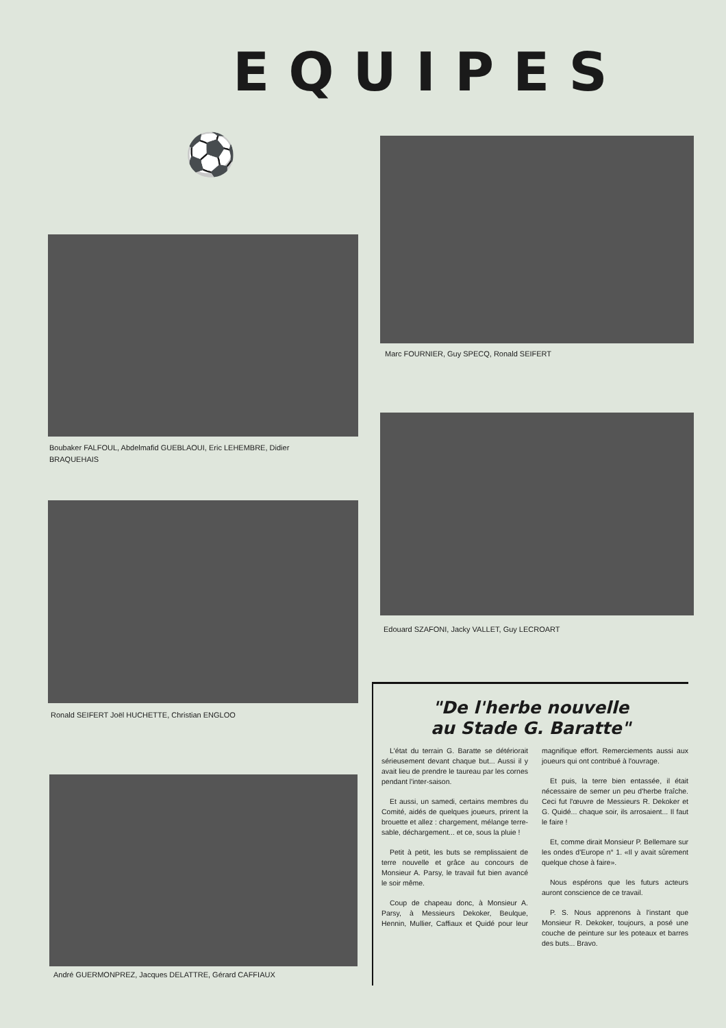EQUIPES
⚽
Marc FOURNIER, Guy SPECQ, Ronald SEIFERT
Boubaker FALFOUL, Abdelmafid GUEBLAOUI, Eric LEHEMBRE, Didier BRAQUEHAIS
Edouard SZAFONI, Jacky VALLET, Guy LECROART
Ronald SEIFERT Joël HUCHETTE, Christian ENGLOO
André GUERMONPREZ, Jacques DELATTRE, Gérard CAFFIAUX
"De l'herbe nouvelle
au Stade G. Baratte"
L'état du terrain G. Baratte se détériorait sérieusement devant chaque but... Aussi il y avait lieu de prendre le taureau par les cornes pendant l'inter-saison.
Et aussi, un samedi, certains membres du Comité, aidés de quelques joueurs, prirent la brouette et allez : chargement, mélange terre-sable, déchargement... et ce, sous la pluie !
Petit à petit, les buts se remplissaient de terre nouvelle et grâce au concours de Monsieur A. Parsy, le travail fut bien avancé le soir même.
Coup de chapeau donc, à Monsieur A. Parsy, à Messieurs Dekoker, Beulque, Hennin, Mullier, Caffiaux et Quidé pour leur magnifique effort. Remerciements aussi aux joueurs qui ont contribué à l'ouvrage.
Et puis, la terre bien entassée, il était nécessaire de semer un peu d'herbe fraîche. Ceci fut l'œuvre de Messieurs R. Dekoker et G. Quidé... chaque soir, ils arrosaient... Il faut le faire !
Et, comme dirait Monsieur P. Bellemare sur les ondes d'Europe n° 1. «Il y avait sûrement quelque chose à faire».
Nous espérons que les futurs acteurs auront conscience de ce travail.
P. S. Nous apprenons à l'instant que Monsieur R. Dekoker, toujours, a posé une couche de peinture sur les poteaux et barres des buts... Bravo.